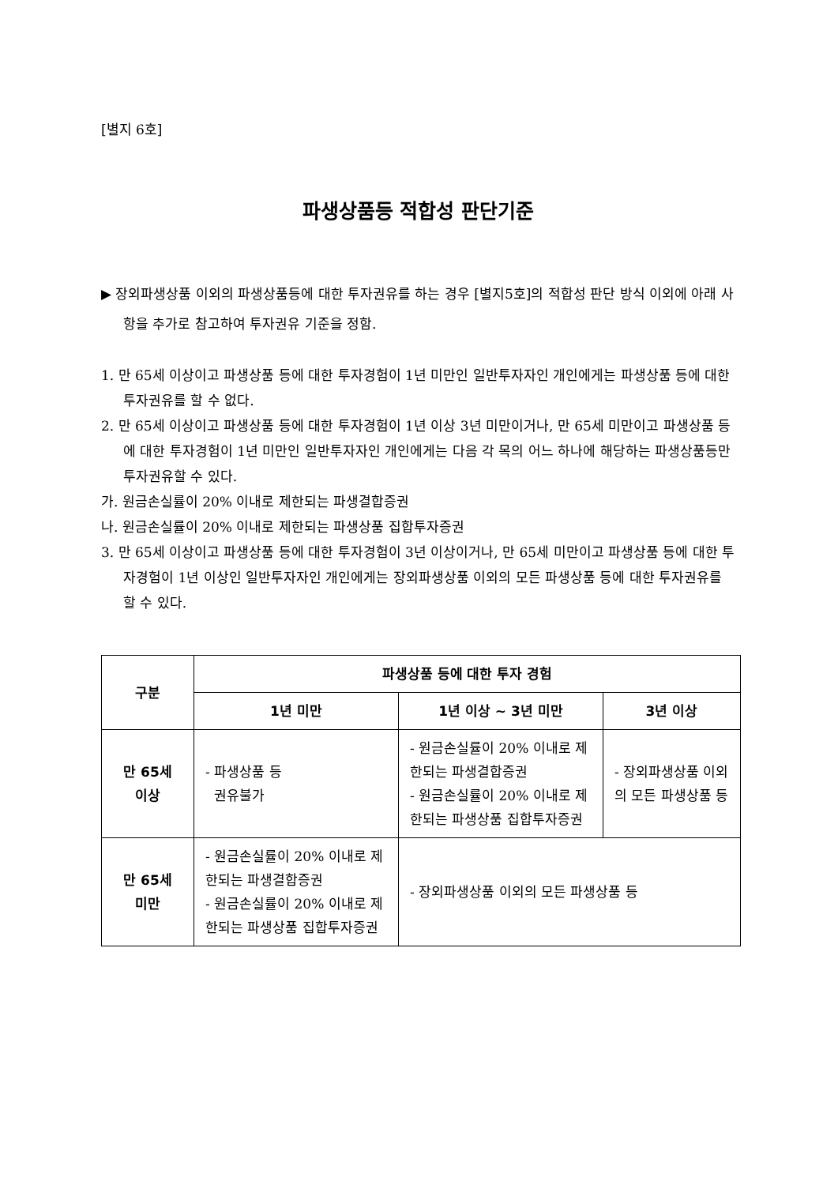[별지 6호]
파생상품등 적합성 판단기준
▶ 장외파생상품 이외의 파생상품등에 대한 투자권유를 하는 경우 [별지5호]의 적합성 판단 방식 이외에 아래 사항을 추가로 참고하여 투자권유 기준을 정함.
1. 만 65세 이상이고 파생상품 등에 대한 투자경험이 1년 미만인 일반투자자인 개인에게는 파생상품 등에 대한 투자권유를 할 수 없다.
2. 만 65세 이상이고 파생상품 등에 대한 투자경험이 1년 이상 3년 미만이거나, 만 65세 미만이고 파생상품 등에 대한 투자경험이 1년 미만인 일반투자자인 개인에게는 다음 각 목의 어느 하나에 해당하는 파생상품등만 투자권유할 수 있다.
가. 원금손실률이 20% 이내로 제한되는 파생결합증권
나. 원금손실률이 20% 이내로 제한되는 파생상품 집합투자증권
3. 만 65세 이상이고 파생상품 등에 대한 투자경험이 3년 이상이거나, 만 65세 미만이고 파생상품 등에 대한 투자경험이 1년 이상인 일반투자자인 개인에게는 장외파생상품 이외의 모든 파생상품 등에 대한 투자권유를 할 수 있다.
| 구분 | 파생상품 등에 대한 투자 경험 | | |
| --- | --- | --- | --- |
| | 1년 미만 | 1년 이상 ~ 3년 미만 | 3년 이상 |
| 만 65세 이상 | - 파생상품 등 권유불가 | - 원금손실률이 20% 이내로 제한되는 파생결합증권 - 원금손실률이 20% 이내로 제한되는 파생상품 집합투자증권 | - 장외파생상품 이외의 모든 파생상품 등 |
| 만 65세 미만 | - 원금손실률이 20% 이내로 제한되는 파생결합증권 - 원금손실률이 20% 이내로 제한되는 파생상품 집합투자증권 | - 장외파생상품 이외의 모든 파생상품 등 | |